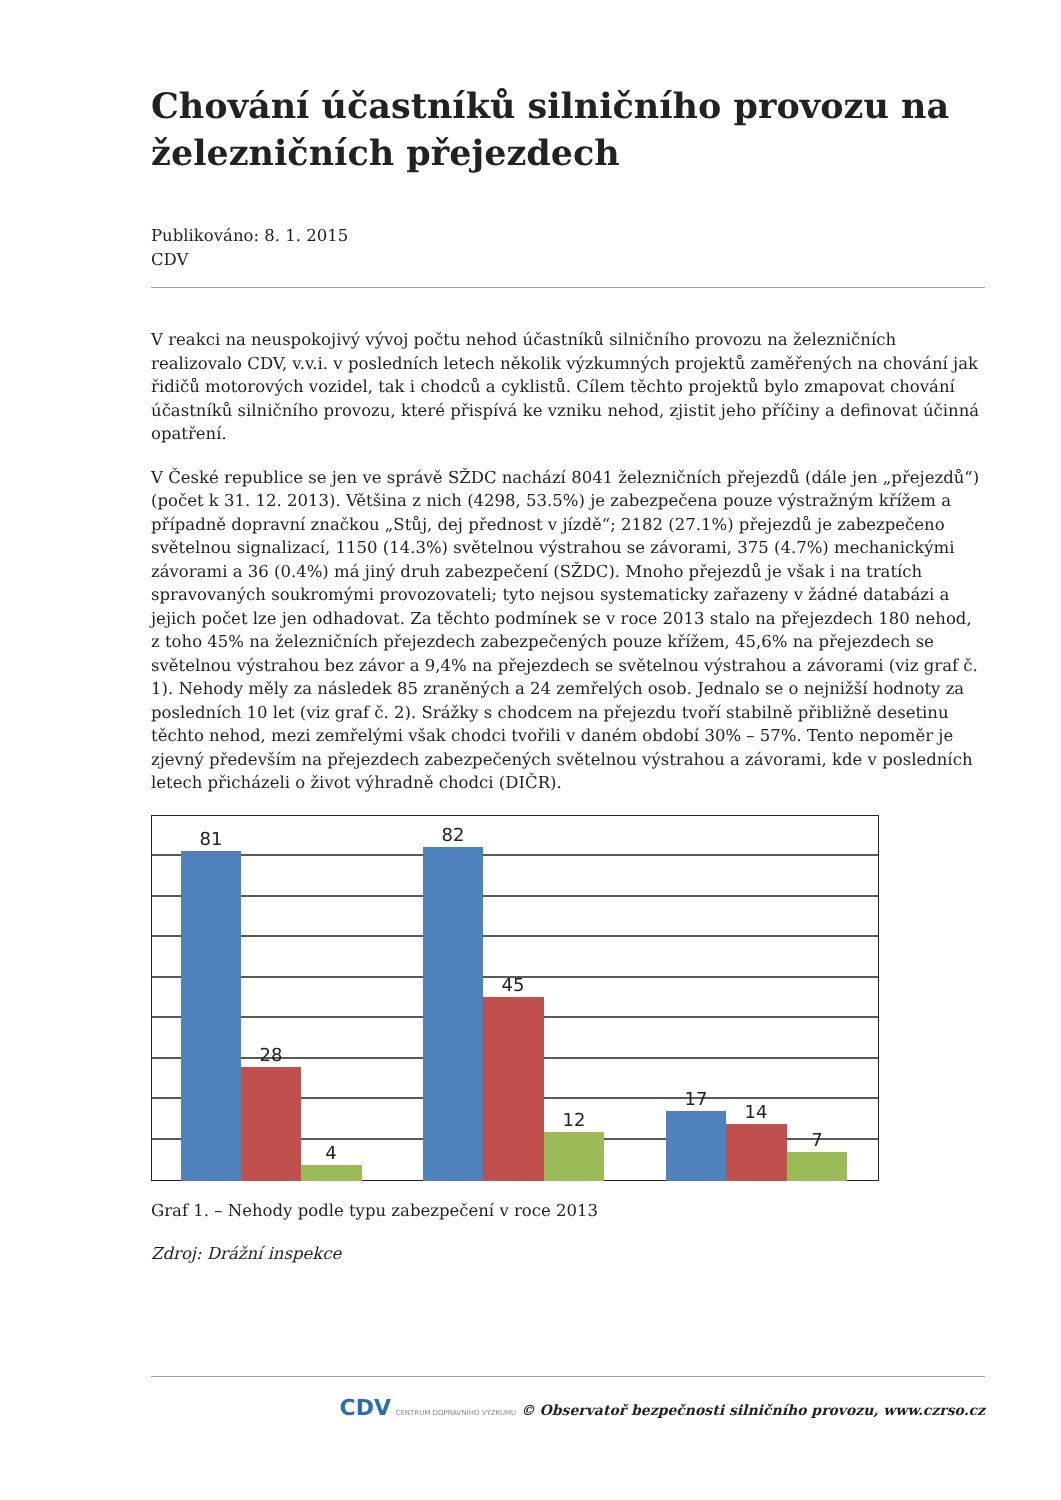Chování účastníků silničního provozu na železničních přejezdech
Publikováno: 8. 1. 2015
CDV
V reakci na neuspokojivý vývoj počtu nehod účastníků silničního provozu na železničních realizovalo CDV, v.v.i. v posledních letech několik výzkumných projektů zaměřených na chování jak řidičů motorových vozidel, tak i chodců a cyklistů. Cílem těchto projektů bylo zmapovat chování účastníků silničního provozu, které přispívá ke vzniku nehod, zjistit jeho příčiny a definovat účinná opatření.
V České republice se jen ve správě SŽDC nachází 8041 železničních přejezdů (dále jen „přejezdů“) (počet k 31. 12. 2013). Většina z nich (4298, 53.5%) je zabezpečena pouze výstražným křížem a případně dopravní značkou „Stůj, dej přednost v jízdě“; 2182 (27.1%) přejezdů je zabezpečeno světelnou signalizací, 1150 (14.3%) světelnou výstrahou se závorami, 375 (4.7%) mechanickými závorami a 36 (0.4%) má jiný druh zabezpečení (SŽDC). Mnoho přejezdů je však i na tratích spravovaných soukromými provozovateli; tyto nejsou systematicky zařazeny v žádné databázi a jejich počet lze jen odhadovat. Za těchto podmínek se v roce 2013 stalo na přejezdech 180 nehod, z toho 45% na železničních přejezdech zabezpečených pouze křížem, 45,6% na přejezdech se světelnou výstrahou bez závor a 9,4% na přejezdech se světelnou výstrahou a závorami (viz graf č. 1). Nehody měly za následek 85 zraněných a 24 zemřelých osob. Jednalo se o nejnižší hodnoty za posledních 10 let (viz graf č. 2). Srážky s chodcem na přejezdu tvoří stabilně přibližně desetinu těchto nehod, mezi zemřelými však chodci tvořili v daném období 30% – 57%. Tento nepoměr je zjevný především na přejezdech zabezpečených světelnou výstrahou a závorami, kde v posledních letech přicházeli o život výhradně chodci (DIČR).
81
28
4
82
45
12
17
14
7
Graf 1. – Nehody podle typu zabezpečení v roce 2013
Zdroj: Drážní inspekce
CDV CENTRUM DOPRAVNÍHO VÝZKUMU © Observatoř bezpečnosti silničního provozu, www.czrso.cz